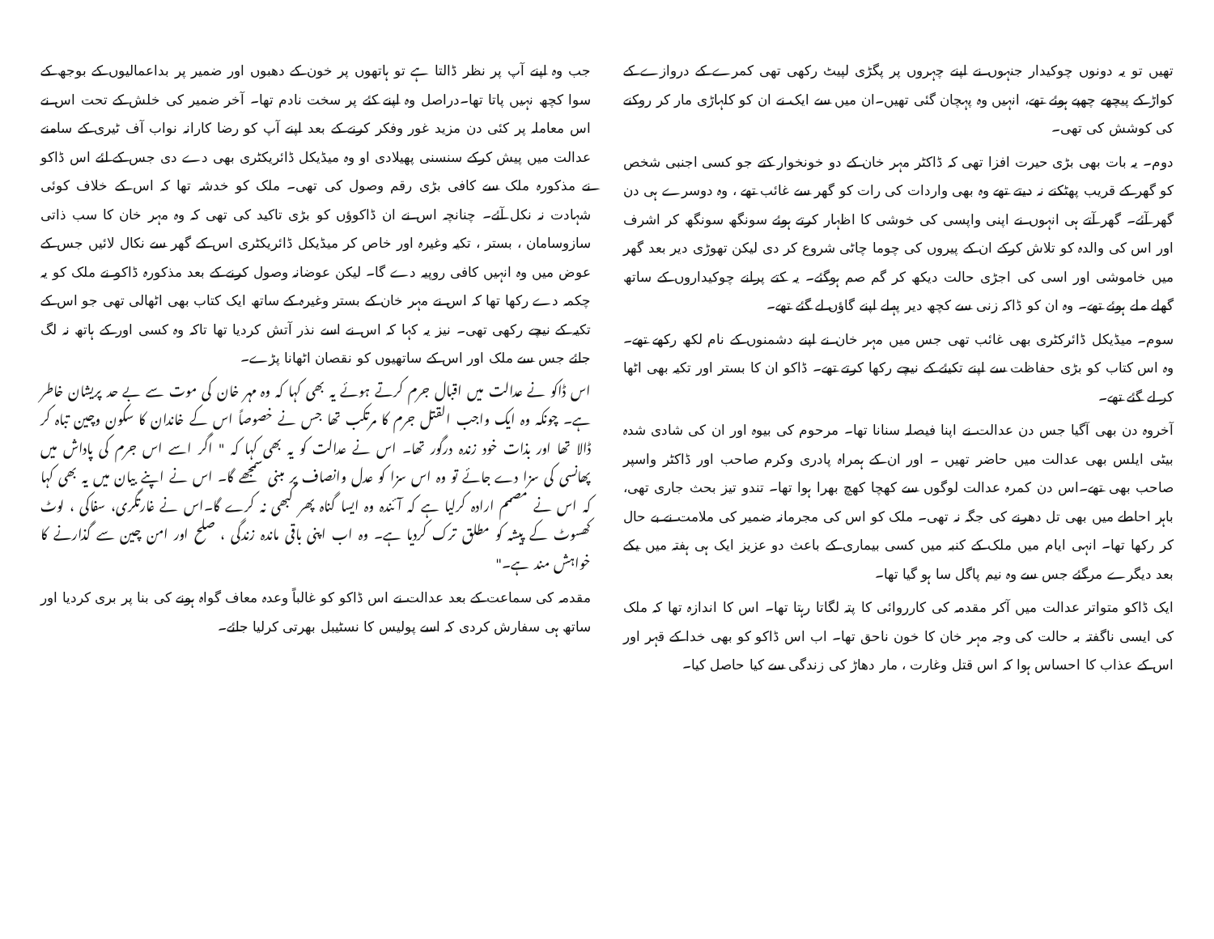تھیں تو یہ دونوں چوکیدار جنہوں نے اپنے چہروں پر پگڑی لپیٹ رکھی تھی کمرے کے دروازے کے کواڑ کے پیچھے چھپے ہوئے تھے، انہیں وہ پہچان گئی تھیں۔ان میں سے ایک نے ان کو کلہاڑی مار کر روکنے کی کوشش کی تھی۔
دوم۔ یہ بات بھی بڑی حیرت افزا تھی کہ ڈاکٹر مہر خان کے دو خونخوار کتے جو کسی اجنبی شخص کو گھر کے قریب پھٹکنے نہ دیتے تھے وہ بھی واردات کی رات کو گھر سے غائب تھے ، وہ دوسرے ہی دن گھر آئے۔ گھر آتے ہی انہوں نے اپنی واپسی کی خوشی کا اظہار کرتے ہوئے سونگھ سونگھ کر اشرف اور اس کی والدہ کو تلاش کرکے ان کے پیروں کی چوما چاٹی شروع کر دی لیکن تھوڑی دیر بعد گھر میں خاموشی اور اسی کی اجڑی حالت دیکھ کر گم صم ہوگئے۔ یہ کتے پرانے چوکیداروں کے ساتھ گھلے ملے ہوئے تھے۔ وہ ان کو ڈاکہ زنی سے کچھ دیر پہلے اپنے گاؤں لے گئے تھے۔
سوم۔ میڈیکل ڈائرکٹری بھی غائب تھی جس میں مہر خان نے اپنے دشمنوں کے نام لکھ رکھے تھے۔ وہ اس کتاب کو بڑی حفاظت سے اپنے تکیئے کے نیچے رکھا کرتے تھے۔ ڈاکو ان کا بستر اور تکیہ بھی اٹھا کر لے گئے تھے۔
آخروہ دن بھی آگیا جس دن عدالت نے اپنا فیصلہ سنانا تھا۔ مرحوم کی بیوہ اور ان کی شادی شدہ بیٹی ایلس بھی عدالت میں حاضر تھیں ۔ اور ان کے ہمراہ پادری وکرم صاحب اور ڈاکٹر واسپر صاحب بھی تھے۔اس دن کمرہ عدالت لوگوں سے کھچا کھچ بھرا ہوا تھا۔ تندو تیز بحث جاری تھی، باہر احاطے میں بھی تل دھرنے کی جگہ نہ تھی۔ ملک کو اس کی مجرمانہ ضمیر کی ملامت نے بے حال کر رکھا تھا۔ انہی ایام میں ملک کے کنبہ میں کسی بیماری کے باعث دو عزیز ایک ہی ہفتہ میں یکے بعد دیگرے مرگئے جس سے وہ نیم پاگل سا ہو گیا تھا۔
ایک ڈاکو متواتر عدالت میں آکر مقدمہ کی کارروائی کا پتہ لگاتا رہتا تھا۔ اس کا اندازہ تھا کہ ملک کی ایسی ناگفتہ بہ حالت کی وجہ مہر خان کا خون ناحق تھا۔ اب اس ڈاکو کو بھی خدا کے قہر اور اس کے عذاب کا احساس ہوا کہ اس قتل وغارت ، مار دھاڑ کی زندگی سے کیا حاصل کیا۔
جب وہ اپنے آپ پر نظر ڈالتا ہے تو ہاتھوں پر خون کے دھبوں اور ضمیر پر بداعمالیوں کے بوجھ کے سوا کچھ نہیں پاتا تھا۔دراصل وہ اپنے کئے پر سخت نادم تھا۔ آخر ضمیر کی خلش کے تحت اس نے اس معاملہ پر کئی دن مزید غور وفکر کرنے کے بعد اپنے آپ کو رضا کارانہ نواب آف ٹیری کے سامنے عدالت میں پیش کرکے سنسنی پھیلادی او وہ میڈیکل ڈائریکٹری بھی دے دی جس کے لئے اس ڈاکو نے مذکورہ ملک سے کافی بڑی رقم وصول کی تھی۔ ملک کو خدشہ تھا کہ اس کے خلاف کوئی شہادت نہ نکل آئے۔ چنانچہ اس نے ان ڈاکوؤں کو بڑی تاکید کی تھی کہ وہ مہر خان کا سب ذاتی سازوسامان ، بستر ، تکیہ وغیرہ اور خاص کر میڈیکل ڈائریکٹری اس کے گھر سے نکال لائیں جس کے عوض میں وہ انہیں کافی روپیہ دے گا۔ لیکن عوضانہ وصول کرنے کے بعد مذکورہ ڈاکو نے ملک کو یہ چکمہ دے رکھا تھا کہ اس نے مہر خان کے بستر وغیرہ کے ساتھ ایک کتاب بھی اٹھالی تھی جو اس کے تکیہ کے نیچے رکھی تھی۔ نیز یہ کہا کہ اس نے اسے نذر آتش کردیا تھا تاکہ وہ کسی اور کے ہاتھ نہ لگ جائے جس سے ملک اور اس کے ساتھیوں کو نقصان اٹھانا پڑے۔
اس ڈاکو نے عدالت میں اقبال جرم کرتے ہوئے یہ بھی کہا کہ وہ مہر خان کی موت سے بے حد پریشان خاطر ہے۔ چونکہ وہ ایک واجب القتل جرم کا مرتکب تھا جس نے خصوصاً اس کے خاندان کا سکون وچین تباہ کر ڈالا تھا اور بذات خود زندہ درگور تھا۔ اس نے عدالت کو یہ بھی کہا کہ " اگر اسے اس جرم کی پاداش میں پھانسی کی سزا دے جائے تو وہ اس سزا کو عدل وانصاف پر مبنی سمجھے گا۔ اس نے اپنے بیان میں یہ بھی کہا کہ اس نے مصمم ارادہ کرلیا ہے کہ آئندہ وہ ایسا گناہ پھر کبھی نہ کرے گا۔اس نے غارتگری، سفاکی ، لوٹ کھسوٹ کے پیشہ کو مطلق ترک کردیا ہے۔ وہ اب اپنی باقی ماندہ زندگی ، صلح اور امن چین سے گذارنے کا خواہش مند ہے۔"
مقدمہ کی سماعت کے بعد عدالت نے اس ڈاکو کو غالباً وعدہ معاف گواہ ہونے کی بنا پر بری کردیا اور ساتھ ہی سفارش کردی کہ اسے پولیس کا نسٹیبل بھرتی کرلیا جائے۔